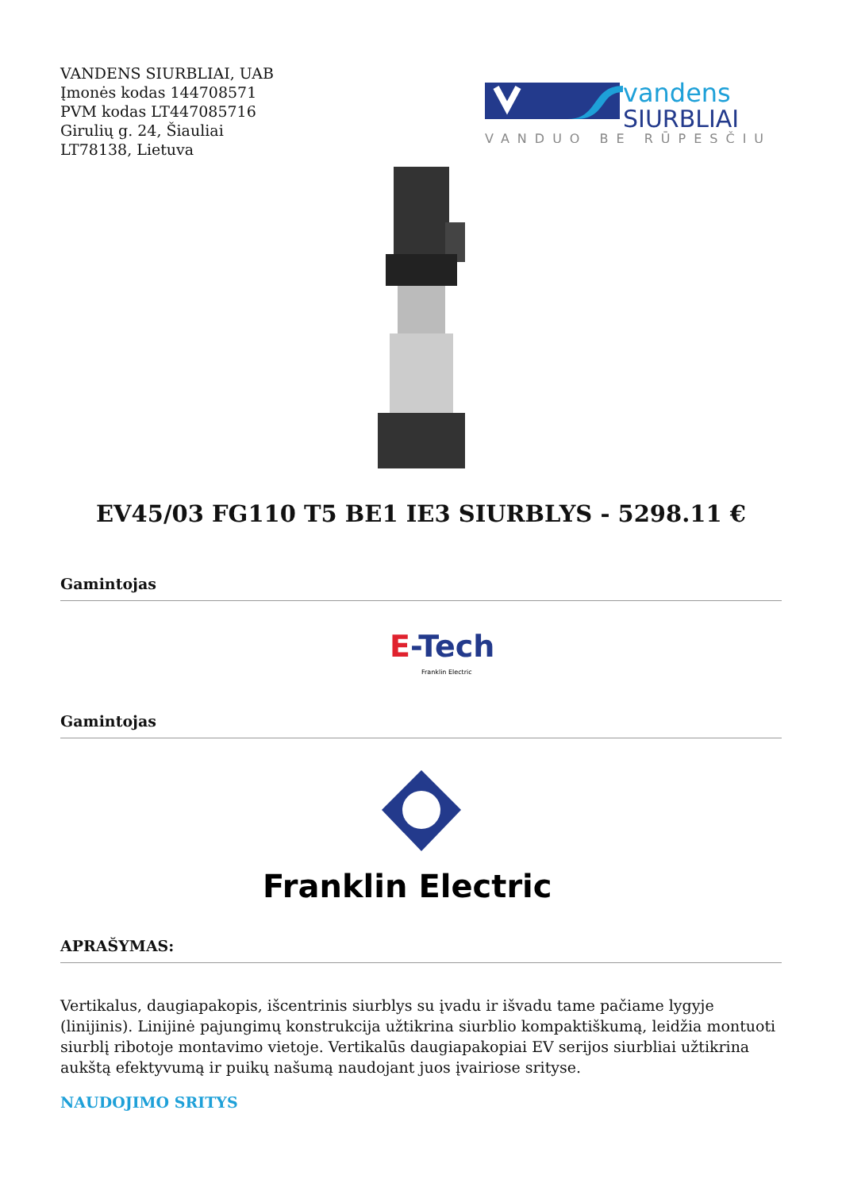VANDENS SIURBLIAI, UAB
Įmonės kodas 144708571
PVM kodas LT447085716
Girulių g. 24, Šiauliai
LT78138, Lietuva
vandens
SIURBLIAI
VANDUO BE RŪPESČIŲ
EV45/03 FG110 T5 BE1 IE3 SIURBLYS - 5298.11 €
Gamintojas
E-Tech
Franklin Electric
Gamintojas
Franklin Electric
APRAŠYMAS:
Vertikalus, daugiapakopis, išcentrinis siurblys su įvadu ir išvadu tame pačiame lygyje (linijinis). Linijinė pajungimų konstrukcija užtikrina siurblio kompaktiškumą, leidžia montuoti siurblį ribotoje montavimo vietoje. Vertikalūs daugiapakopiai EV serijos siurbliai užtikrina aukštą efektyvumą ir puikų našumą naudojant juos įvairiose srityse.
NAUDOJIMO SRITYS